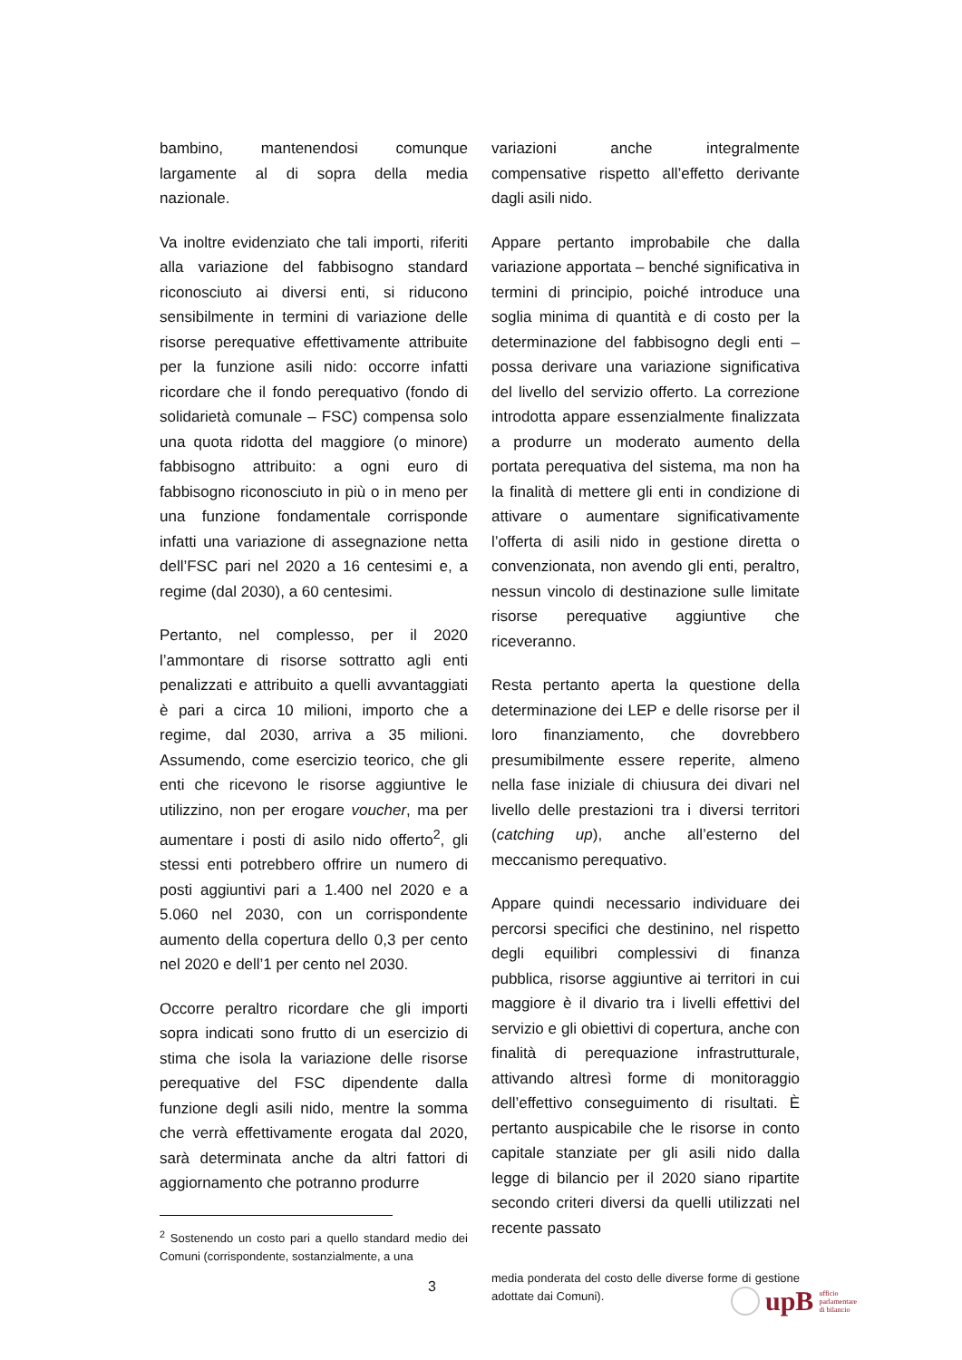bambino, mantenendosi comunque largamente al di sopra della media nazionale.
Va inoltre evidenziato che tali importi, riferiti alla variazione del fabbisogno standard riconosciuto ai diversi enti, si riducono sensibilmente in termini di variazione delle risorse perequative effettivamente attribuite per la funzione asili nido: occorre infatti ricordare che il fondo perequativo (fondo di solidarietà comunale – FSC) compensa solo una quota ridotta del maggiore (o minore) fabbisogno attribuito: a ogni euro di fabbisogno riconosciuto in più o in meno per una funzione fondamentale corrisponde infatti una variazione di assegnazione netta dell’FSC pari nel 2020 a 16 centesimi e, a regime (dal 2030), a 60 centesimi.
Pertanto, nel complesso, per il 2020 l’ammontare di risorse sottratto agli enti penalizzati e attribuito a quelli avvantaggiati è pari a circa 10 milioni, importo che a regime, dal 2030, arriva a 35 milioni. Assumendo, come esercizio teorico, che gli enti che ricevono le risorse aggiuntive le utilizzino, non per erogare voucher, ma per aumentare i posti di asilo nido offerto<sup>2</sup>, gli stessi enti potrebbero offrire un numero di posti aggiuntivi pari a 1.400 nel 2020 e a 5.060 nel 2030, con un corrispondente aumento della copertura dello 0,3 per cento nel 2020 e dell’1 per cento nel 2030.
Occorre peraltro ricordare che gli importi sopra indicati sono frutto di un esercizio di stima che isola la variazione delle risorse perequative del FSC dipendente dalla funzione degli asili nido, mentre la somma che verrà effettivamente erogata dal 2020, sarà determinata anche da altri fattori di aggiornamento che potranno produrre
<sup>2</sup> Sostenendo un costo pari a quello standard medio dei Comuni (corrispondente, sostanzialmente, a una
variazioni anche integralmente compensative rispetto all’effetto derivante dagli asili nido.
Appare pertanto improbabile che dalla variazione apportata – benché significativa in termini di principio, poiché introduce una soglia minima di quantità e di costo per la determinazione del fabbisogno degli enti – possa derivare una variazione significativa del livello del servizio offerto. La correzione introdotta appare essenzialmente finalizzata a produrre un moderato aumento della portata perequativa del sistema, ma non ha la finalità di mettere gli enti in condizione di attivare o aumentare significativamente l’offerta di asili nido in gestione diretta o convenzionata, non avendo gli enti, peraltro, nessun vincolo di destinazione sulle limitate risorse perequative aggiuntive che riceveranno.
Resta pertanto aperta la questione della determinazione dei LEP e delle risorse per il loro finanziamento, che dovrebbero presumibilmente essere reperite, almeno nella fase iniziale di chiusura dei divari nel livello delle prestazioni tra i diversi territori (catching up), anche all’esterno del meccanismo perequativo.
Appare quindi necessario individuare dei percorsi specifici che destinino, nel rispetto degli equilibri complessivi di finanza pubblica, risorse aggiuntive ai territori in cui maggiore è il divario tra i livelli effettivi del servizio e gli obiettivi di copertura, anche con finalità di perequazione infrastrutturale, attivando altresì forme di monitoraggio dell’effettivo conseguimento di risultati. È pertanto auspicabile che le risorse in conto capitale stanziate per gli asili nido dalla legge di bilancio per il 2020 siano ripartite secondo criteri diversi da quelli utilizzati nel recente passato
media ponderata del costo delle diverse forme di gestione adottate dai Comuni).
3
upB ufficio
parlamentare
di bilancio